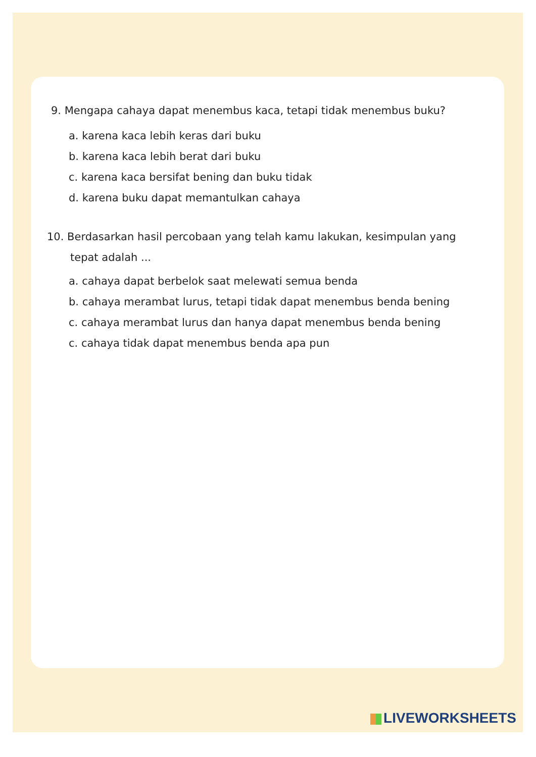9. Mengapa cahaya dapat menembus kaca, tetapi tidak menembus buku?
a. karena kaca lebih keras dari buku
b. karena kaca lebih berat dari buku
c. karena kaca bersifat bening dan buku tidak
d. karena buku dapat memantulkan cahaya
10. Berdasarkan hasil percobaan yang telah kamu lakukan, kesimpulan yang
tepat adalah ...
a. cahaya dapat berbelok saat melewati semua benda
b. cahaya merambat lurus, tetapi tidak dapat menembus benda bening
c. cahaya merambat lurus dan hanya dapat menembus benda bening
c. cahaya tidak dapat menembus benda apa pun
LIVEWORKSHEETS